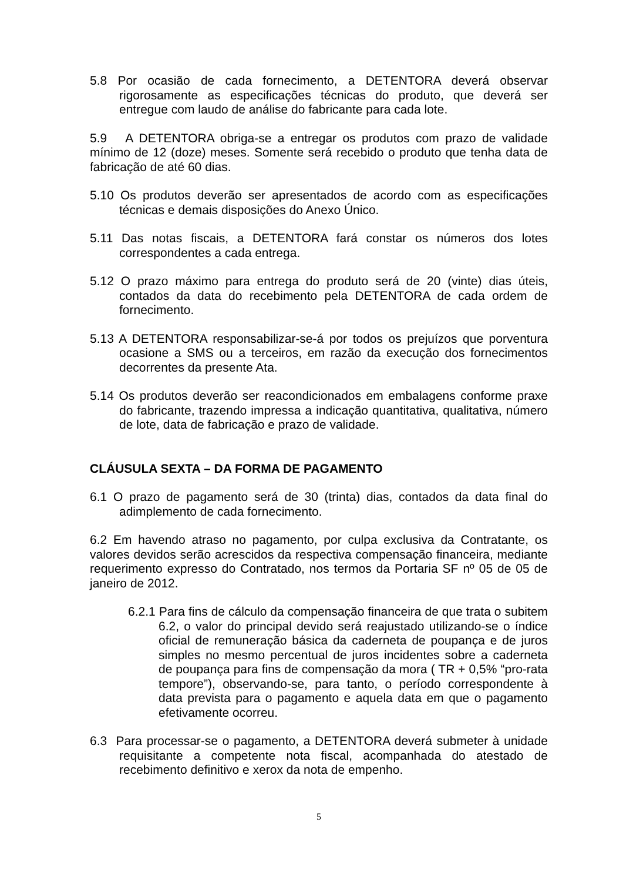5.8 Por ocasião de cada fornecimento, a DETENTORA deverá observar rigorosamente as especificações técnicas do produto, que deverá ser entregue com laudo de análise do fabricante para cada lote.
5.9 A DETENTORA obriga-se a entregar os produtos com prazo de validade mínimo de 12 (doze) meses. Somente será recebido o produto que tenha data de fabricação de até 60 dias.
5.10 Os produtos deverão ser apresentados de acordo com as especificações técnicas e demais disposições do Anexo Único.
5.11 Das notas fiscais, a DETENTORA fará constar os números dos lotes correspondentes a cada entrega.
5.12 O prazo máximo para entrega do produto será de 20 (vinte) dias úteis, contados da data do recebimento pela DETENTORA de cada ordem de fornecimento.
5.13 A DETENTORA responsabilizar-se-á por todos os prejuízos que porventura ocasione a SMS ou a terceiros, em razão da execução dos fornecimentos decorrentes da presente Ata.
5.14 Os produtos deverão ser reacondicionados em embalagens conforme praxe do fabricante, trazendo impressa a indicação quantitativa, qualitativa, número de lote, data de fabricação e prazo de validade.
CLÁUSULA SEXTA – DA FORMA DE PAGAMENTO
6.1 O prazo de pagamento será de 30 (trinta) dias, contados da data final do adimplemento de cada fornecimento.
6.2 Em havendo atraso no pagamento, por culpa exclusiva da Contratante, os valores devidos serão acrescidos da respectiva compensação financeira, mediante requerimento expresso do Contratado, nos termos da Portaria SF nº 05 de 05 de janeiro de 2012.
6.2.1 Para fins de cálculo da compensação financeira de que trata o subitem 6.2, o valor do principal devido será reajustado utilizando-se o índice oficial de remuneração básica da caderneta de poupança e de juros simples no mesmo percentual de juros incidentes sobre a caderneta de poupança para fins de compensação da mora ( TR + 0,5% “pro-rata tempore”), observando-se, para tanto, o período correspondente à data prevista para o pagamento e aquela data em que o pagamento efetivamente ocorreu.
6.3 Para processar-se o pagamento, a DETENTORA deverá submeter à unidade requisitante a competente nota fiscal, acompanhada do atestado de recebimento definitivo e xerox da nota de empenho.
5